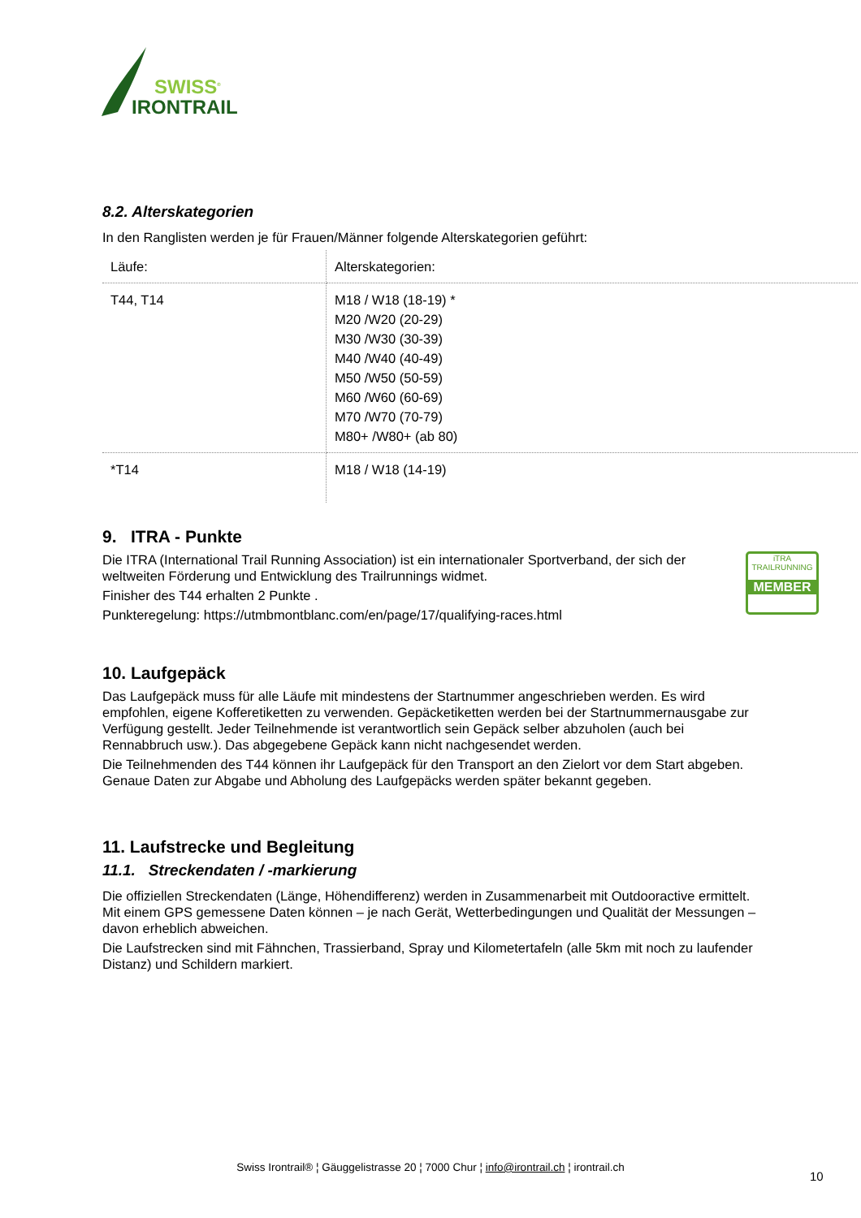SWISS<sup>®</sup>
IRONTRAIL
8.2. Alterskategorien
In den Ranglisten werden je für Frauen/Männer folgende Alterskategorien geführt:
| Läufe: | Alterskategorien: |
| T44, T14 | M18 / W18 (18-19) * M20 /W20 (20-29) M30 /W30 (30-39) M40 /W40 (40-49) M50 /W50 (50-59) M60 /W60 (60-69) M70 /W70 (70-79) M80+ /W80+ (ab 80) |
| *T14 | M18 / W18 (14-19) |
9. ITRA - Punkte
iTRA
TRAILRUNNING
MEMBER
Die ITRA (International Trail Running Association) ist ein internationaler Sportverband, der sich der weltweiten Förderung und Entwicklung des Trailrunnings widmet.
Finisher des T44 erhalten 2 Punkte .
Punkteregelung: https://utmbmontblanc.com/en/page/17/qualifying-races.html
10. Laufgepäck
Das Laufgepäck muss für alle Läufe mit mindestens der Startnummer angeschrieben werden. Es wird empfohlen, eigene Kofferetiketten zu verwenden. Gepäcketiketten werden bei der Startnummernausgabe zur Verfügung gestellt. Jeder Teilnehmende ist verantwortlich sein Gepäck selber abzuholen (auch bei Rennabbruch usw.). Das abgegebene Gepäck kann nicht nachgesendet werden.
Die Teilnehmenden des T44 können ihr Laufgepäck für den Transport an den Zielort vor dem Start abgeben. Genaue Daten zur Abgabe und Abholung des Laufgepäcks werden später bekannt gegeben.
11. Laufstrecke und Begleitung
11.1. Streckendaten / -markierung
Die offiziellen Streckendaten (Länge, Höhendifferenz) werden in Zusammenarbeit mit Outdooractive ermittelt. Mit einem GPS gemessene Daten können – je nach Gerät, Wetterbedingungen und Qualität der Messungen –davon erheblich abweichen.
Die Laufstrecken sind mit Fähnchen, Trassierband, Spray und Kilometertafeln (alle 5km mit noch zu laufender Distanz) und Schildern markiert.
Swiss Irontrail® ¦ Gäuggelistrasse 20 ¦ 7000 Chur ¦ info@irontrail.ch ¦ irontrail.ch
10